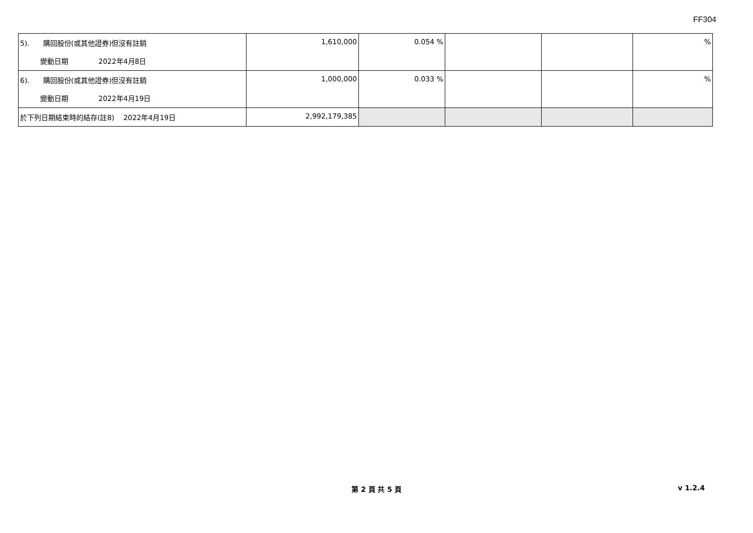FF304
| 5). 購回股份(或其他證券)但沒有註銷 變動日期 2022年4月8日 | 1,610,000 | 0.054 % | | | % |
| 6). 購回股份(或其他證券)但沒有註銷 變動日期 2022年4月19日 | 1,000,000 | 0.033 % | | | % |
| 於下列日期結束時的結存(註8) 2022年4月19日 | 2,992,179,385 | | | | |
第 2 頁 共 5 頁
v 1.2.4